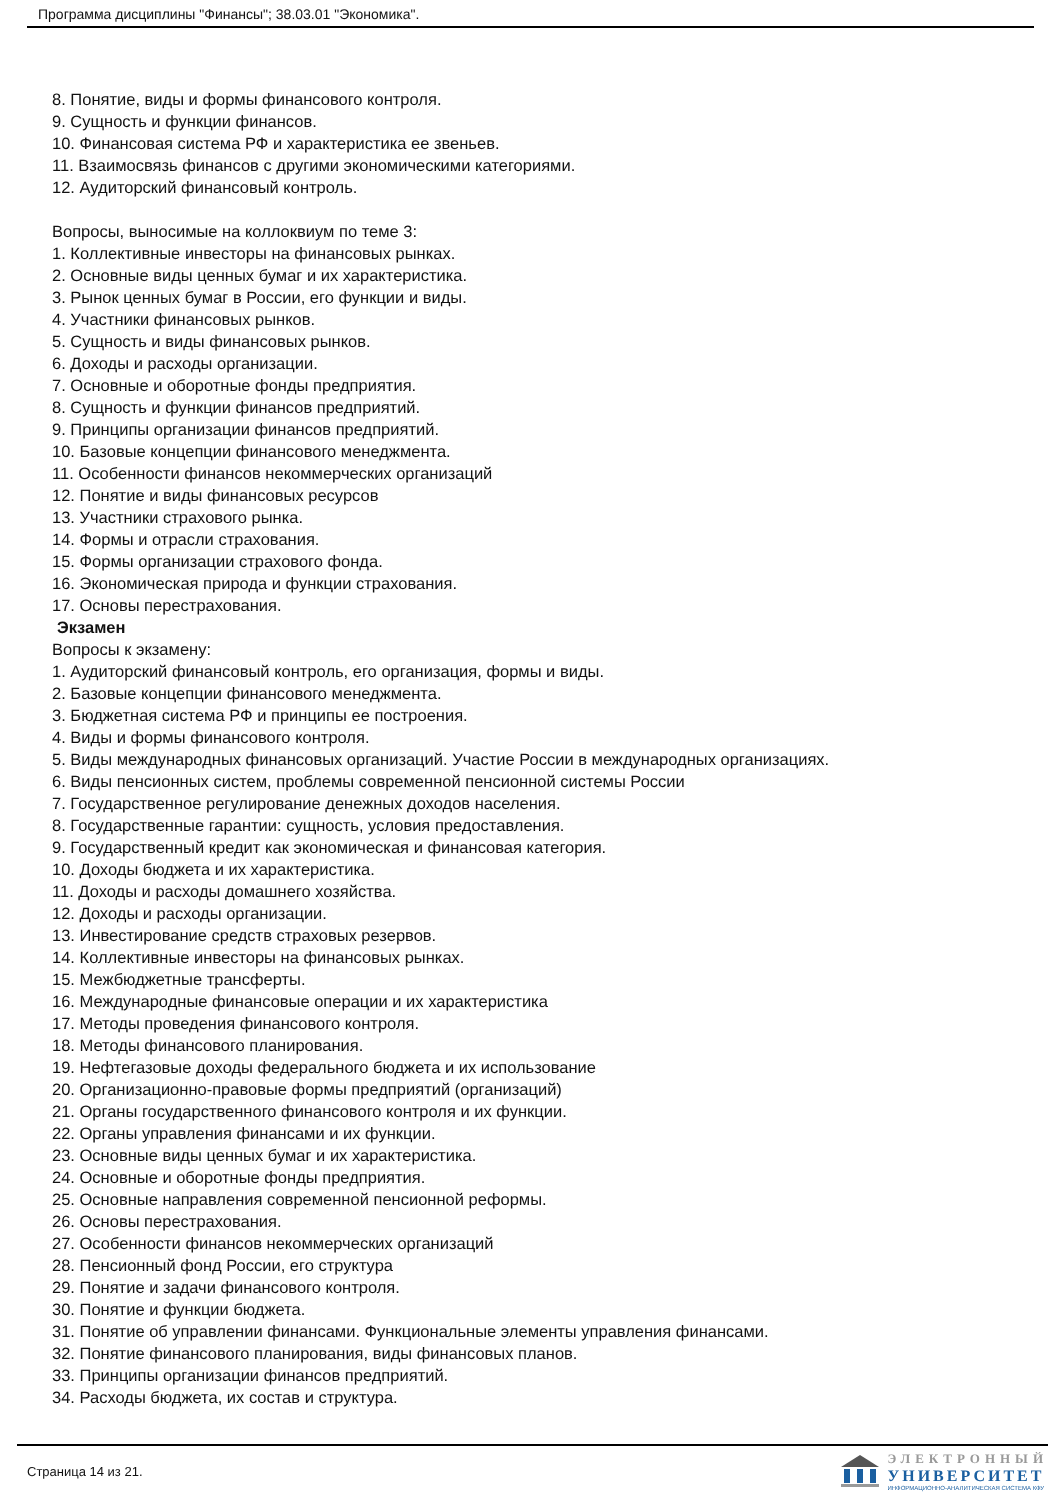Программа дисциплины "Финансы"; 38.03.01 "Экономика".
8. Понятие, виды и формы финансового контроля.
9. Сущность и функции финансов.
10. Финансовая система РФ и характеристика ее звеньев.
11. Взаимосвязь финансов с другими экономическими категориями.
12. Аудиторский финансовый контроль.
Вопросы, выносимые на коллоквиум по теме 3:
1. Коллективные инвесторы на финансовых рынках.
2. Основные виды ценных бумаг и их характеристика.
3. Рынок ценных бумаг в России, его функции и виды.
4. Участники финансовых рынков.
5. Сущность и виды финансовых рынков.
6. Доходы и расходы организации.
7. Основные и оборотные фонды предприятия.
8. Сущность и функции финансов предприятий.
9. Принципы организации финансов предприятий.
10. Базовые концепции финансового менеджмента.
11. Особенности финансов некоммерческих организаций
12. Понятие и виды финансовых ресурсов
13. Участники страхового рынка.
14. Формы и отрасли страхования.
15. Формы организации страхового фонда.
16. Экономическая природа и функции страхования.
17. Основы перестрахования.
Экзамен
Вопросы к экзамену:
1. Аудиторский финансовый контроль, его организация, формы и виды.
2. Базовые концепции финансового менеджмента.
3. Бюджетная система РФ и принципы ее построения.
4. Виды и формы финансового контроля.
5. Виды международных финансовых организаций. Участие России в международных организациях.
6. Виды пенсионных систем, проблемы современной пенсионной системы России
7. Государственное регулирование денежных доходов населения.
8. Государственные гарантии: сущность, условия предоставления.
9. Государственный кредит как экономическая и финансовая категория.
10. Доходы бюджета и их характеристика.
11. Доходы и расходы домашнего хозяйства.
12. Доходы и расходы организации.
13. Инвестирование средств страховых резервов.
14. Коллективные инвесторы на финансовых рынках.
15. Межбюджетные трансферты.
16. Международные финансовые операции и их характеристика
17. Методы проведения финансового контроля.
18. Методы финансового планирования.
19. Нефтегазовые доходы федерального бюджета и их использование
20. Организационно-правовые формы предприятий (организаций)
21. Органы государственного финансового контроля и их функции.
22. Органы управления финансами и их функции.
23. Основные виды ценных бумаг и их характеристика.
24. Основные и оборотные фонды предприятия.
25. Основные направления современной пенсионной реформы.
26. Основы перестрахования.
27. Особенности финансов некоммерческих организаций
28. Пенсионный фонд России, его структура
29. Понятие и задачи финансового контроля.
30. Понятие и функции бюджета.
31. Понятие об управлении финансами. Функциональные элементы управления финансами.
32. Понятие финансового планирования, виды финансовых планов.
33. Принципы организации финансов предприятий.
34. Расходы бюджета, их состав и структура.
Страница 14 из 21.
ЭЛЕКТРОННЫЙ
УНИВЕРСИТЕТ
ИНФОРМАЦИОННО-АНАЛИТИЧЕСКАЯ СИСТЕМА КФУ